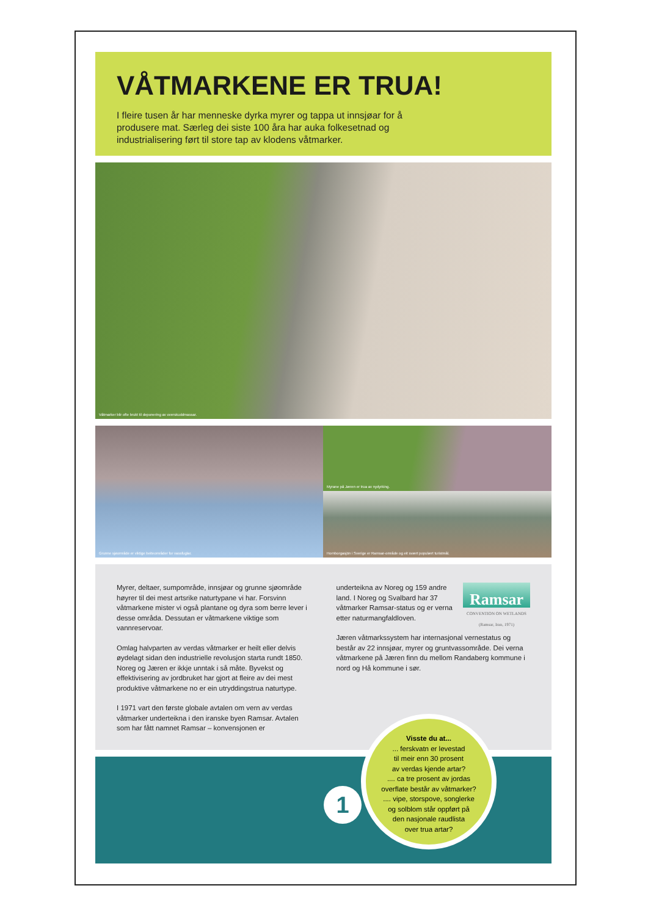VÅTMARKENE ER TRUA!
I fleire tusen år har menneske dyrka myrer og tappa ut innsjøar for å produsere mat. Særleg dei siste 100 åra har auka folkesetnad og industrialisering ført til store tap av klodens våtmarker.
Våtmarker blir ofte brukt til deponering av overskuddmassar.
Grunne sjøområde er viktige beiteområder for vassfuglar.
Myrane på Jæren er trua av nydyrking.
Hornborgasjön i Sverige er Ramsar-område og eit svært populært turistmål.
Myrer, deltaer, sumpområde, innsjøar og grunne sjøområde høyrer til dei mest artsrike naturtypane vi har. Forsvinn våtmarkene mister vi også plantane og dyra som berre lever i desse områda. Dessutan er våtmarkene viktige som vannreservoar.
Omlag halvparten av verdas våtmarker er heilt eller delvis øydelagt sidan den industrielle revolusjon starta rundt 1850. Noreg og Jæren er ikkje unntak i så måte. Byvekst og effektivisering av jordbruket har gjort at fleire av dei mest produktive våtmarkene no er ein utryddingstrua naturtype.
I 1971 vart den første globale avtalen om vern av verdas våtmarker underteikna i den iranske byen Ramsar. Avtalen som har fått namnet Ramsar – konvensjonen er
Ramsar
CONVENTION ON WETLANDS
(Ramsar, Iran, 1971)
underteikna av Noreg og 159 andre land. I Noreg og Svalbard har 37 våtmarker Ramsar-status og er verna etter naturmangfaldloven.
Jæren våtmarkssystem har internasjonal vernestatus og består av 22 innsjøar, myrer og gruntvassområde. Dei verna våtmarkene på Jæren finn du mellom Randaberg kommune i nord og Hå kommune i sør.
1
Visste du at...
... ferskvatn er levestad
til meir enn 30 prosent
av verdas kjende artar?
.... ca tre prosent av jordas
overflate består av våtmarker?
.... vipe, storspove, songlerke
og solblom står oppført på
den nasjonale raudlista
over trua artar?